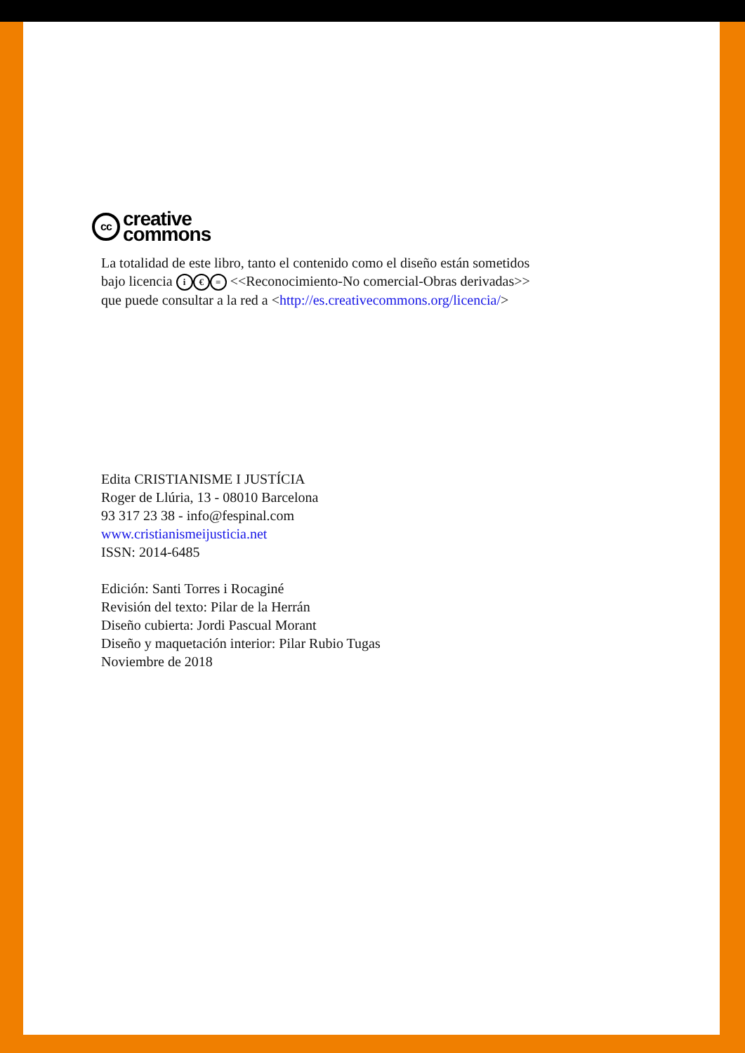cc
creative
commons
La totalidad de este libro, tanto el contenido como el diseño están sometidos
bajo licencia i € = <<Reconocimiento-No comercial-Obras derivadas>>
que puede consultar a la red a <http://es.creativecommons.org/licencia/>
Edita CRISTIANISME I JUSTÍCIA
Roger de Llúria, 13 - 08010 Barcelona
93 317 23 38 - info@fespinal.com
www.cristianismeijusticia.net
ISSN: 2014-6485
Edición: Santi Torres i Rocaginé
Revisión del texto: Pilar de la Herrán
Diseño cubierta: Jordi Pascual Morant
Diseño y maquetación interior: Pilar Rubio Tugas
Noviembre de 2018